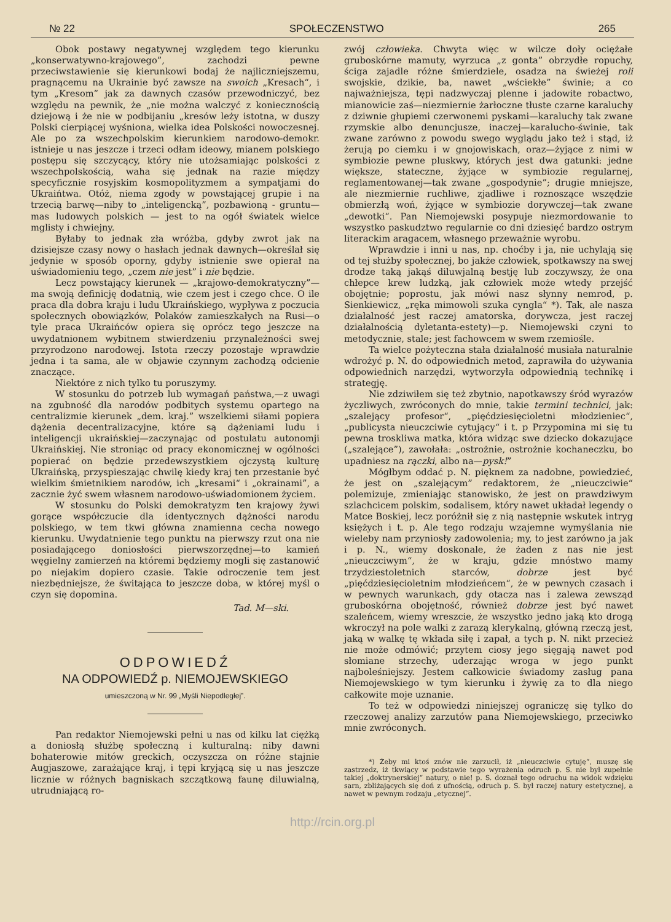№ 22 SPOŁECZENSTWO 265
Obok postawy negatywnej względem tego kierunku „konserwatywno-krajowego”, zachodzi pewne przeciwstawienie się kierunkowi bodaj że najliczniejszemu, pragnącemu na Ukrainie być zawsze na swoich „Kresach“, i tym „Kresom” jak za dawnych czasów przewodniczyć, bez względu na pewnik, że „nie można walczyć z koniecznością dziejową i że nie w podbijaniu „kresów leży istotna, w duszy Polski cierpiącej wyśniona, wielka idea Polskości nowoczesnej. Ale po za wszechpolskim kierunkiem narodowo-demokr. istnieje u nas jeszcze i trzeci odłam ideowy, mianem polskiego postępu się szczycący, który nie utożsamiając polskości z wszechpolskością, waha się jednak na razie między specyficznie rosyjskim kosmopolityzmem a sympatjami do Ukraińtwa. Otóż, niema zgody w powstającej grupie i na trzecią barwę—niby to „inteligencką”, pozbawioną - gruntu—mas ludowych polskich — jest to na ogół światek wielce mglisty i chwiejny.
Byłaby to jednak zła wróżba, gdyby zwrot jak na dzisiejsze czasy nowy o hasłach jednak dawnych—określał się jedynie w sposób oporny, gdyby istnienie swe opierał na uświadomieniu tego, „czem nie jest” i nie będzie.
Lecz powstający kierunek — „krajowo-demokratyczny”—ma swoją definicję dodatnią, wie czem jest i czego chce. O ile praca dla dobra kraju i ludu Ukraińskiego, wypływa z poczucia społecznych obowiązków, Polaków zamieszkałych na Rusi—o tyle praca Ukraińców opiera się oprócz tego jeszcze na uwydatnionem wybitnem stwierdzeniu przynależności swej przyrodzono narodowej. Istota rzeczy pozostaje wprawdzie jedna i ta sama, ale w objawie czynnym zachodzą odcienie znaczące.
Niektóre z nich tylko tu poruszymy.
W stosunku do potrzeb lub wymagań państwa,—z uwagi na zgubność dla narodów podbitych systemu opartego na centralizmie kierunek „dem. kraj.” wszelkiemi siłami popiera dążenia decentralizacyjne, które są dążeniami ludu i inteligencji ukraińskiej—zaczynając od postulatu autonomji Ukraińskiej. Nie stroniąc od pracy ekonomicznej w ogólności popierać on będzie przedewszystkiem ojczystą kulturę Ukraińską, przyspieszając chwilę kiedy kraj ten przestanie być wielkim śmietnikiem narodów, ich „kresami“ i „okrainami”, a zacznie żyć swem własnem narodowo-uświadomionem życiem.
W stosunku do Polski demokratyzm ten krajowy żywi gorące współczucie dla identycznych dążności narodu polskiego, w tem tkwi główna znamienna cecha nowego kierunku. Uwydatnienie tego punktu na pierwszy rzut ona nie posiadającego doniosłości pierwszorzędnej—to kamień węgielny zamierzeń na któremi będziemy mogli się zastanowić po niejakim dopiero czasie. Takie odroczenie tem jest niezbędniejsze, że świtająca to jeszcze doba, w której myśl o czyn się dopomina.
Tad. M—ski.
ODPOWIEDŹ
NA ODPOWIEDŹ p. NIEMOJEWSKIEGO
umieszczoną w Nr. 99 „Myśli Niepodległej”.
Pan redaktor Niemojewski pełni u nas od kilku lat ciężką a doniosłą służbę społeczną i kulturalną: niby dawni bohaterowie mitów greckich, oczyszcza on różne stajnie Augjaszowe, zarażające kraj, i tępi kryjącą się u nas jeszcze licznie w różnych bagniskach szczątkową faunę diluwialną, utrudniającą ro-
zwój człowieka. Chwyta więc w wilcze doły ociężałe gruboskórne mamuty, wyrzuca „z gonta” obrzydłe ropuchy, ściga zajadle różne śmierdziele, osadza na świeżej roli swojskie, dzikie, ba, nawet „wściekłe” świnie; a co najważniejsza, tępi nadzwyczaj plenne i jadowite robactwo, mianowicie zaś—niezmiernie żarłoczne tłuste czarne karaluchy z dziwnie głupiemi czerwonemi pyskami—karaluchy tak zwane rzymskie albo denuncjusze, inaczej—karalucho-świnie, tak zwane zarówno z powodu swego wyglądu jako też i stąd, iż żerują po ciemku i w gnojowiskach, oraz—żyjące z nimi w symbiozie pewne pluskwy, których jest dwa gatunki: jedne większe, stateczne, żyjące w symbiozie regularnej, reglamentowanej—tak zwane „gospodynie”; drugie mniejsze, ale niezmiernie ruchliwe, zjadliwe i roznoszące wszędzie obmierzłą woń, żyjące w symbiozie dorywczej—tak zwane „dewotki“. Pan Niemojewski posypuje niezmordowanie to wszystko paskudztwo regularnie co dni dziesięć bardzo ostrym literackim aragacem, własnego przeważnie wyrobu.
Wprawdzie i inni u nas, np. choćby i ja, nie uchylają się od tej służby społecznej, bo jakże człowiek, spotkawszy na swej drodze taką jakąś diluwjalną bestję lub zoczywszy, że ona chłepce krew ludzką, jak człowiek może wtedy przejść obojętnie; poprostu, jak mówi nasz słynny nemrod, p. Sienkiewicz, „ręka mimowoli szuka cyngla“ *). Tak, ale nasza działalność jest raczej amatorska, dorywcza, jest raczej działalnością dyletanta-estety)—p. Niemojewski czyni to metodycznie, stale; jest fachowcem w swem rzemiośle.
Ta wielce pożyteczna stała działalność musiała naturalnie wdrożyć p. N. do odpowiednich metod, zaprawiła do używania odpowiednich narzędzi, wytworzyła odpowiednią technikę i strategję.
Nie zdziwiłem się też zbytnio, napotkawszy śród wyrazów życzliwych, zwróconych do mnie, takie termini technici, jak: „szalejący profesor“, „pięćdziesięcioletni młodzieniec“, „publicysta nieuczciwie cytujący“ i t. p Przypomina mi się tu pewna troskliwa matka, która widząc swe dziecko dokazujące („szalejące”), zawołała: „ostrożnie, ostrożnie kochaneczku, bo upadniesz na rączki, albo na—pysk!”
Mógłbym oddać p. N. pięknem za nadobne, powiedzieć, że jest on „szalejącym” redaktorem, że „nieuczciwie“ polemizuje, zmieniając stanowisko, że jest on prawdziwym szlachcicem polskim, sodalisem, który nawet układał legendy o Matce Boskiej, lecz poróżnił się z nią następnie wskutek intryg księżych i t. p. Ale tego rodzaju wzajemne wymyślania nie wieleby nam przyniosły zadowolenia; my, to jest zarówno ja jak i p. N., wiemy doskonale, że żaden z nas nie jest „nieuczciwym“, że w kraju, gdzie mnóstwo mamy trzydziestoletnich starców, dobrze jest być „pięćdziesięcioletnim młodzieńcem“, że w pewnych czasach i w pewnych warunkach, gdy otacza nas i zalewa zewsząd gruboskórna obojętność, również dobrze jest być nawet szaleńcem, wiemy wreszcie, że wszystko jedno jaką kto drogą wkroczył na pole walki z zarazą klerykalną, główną rzeczą jest, jaką w walkę tę wkłada siłę i zapał, a tych p. N. nikt przecież nie może odmówić; przytem ciosy jego sięgają nawet pod słomiane strzechy, uderzając wroga w jego punkt najboleśniejszy. Jestem całkowicie świadomy zasług pana Niemojewskiego w tym kierunku i żywię za to dla niego całkowite moje uznanie.
To też w odpowiedzi niniejszej ograniczę się tylko do rzeczowej analizy zarzutów pana Niemojewskiego, przeciwko mnie zwróconych.
*) Żeby mi ktoś znów nie zarzucił, iż „nieuczciwie cytuję“, muszę się zastrzedz, iż tkwiący w podstawie tego wyrażenia odruch p. S. nie był zupełnie takiej „doktrynerskiej“ natury, o nie! p. S. doznał tego odruchu na widok wdzięku sarn, zbliżających się doń z ufnością, odruch p. S. był raczej natury estetycznej, a nawet w pewnym rodzaju „etycznej“.
http://rcin.org.pl